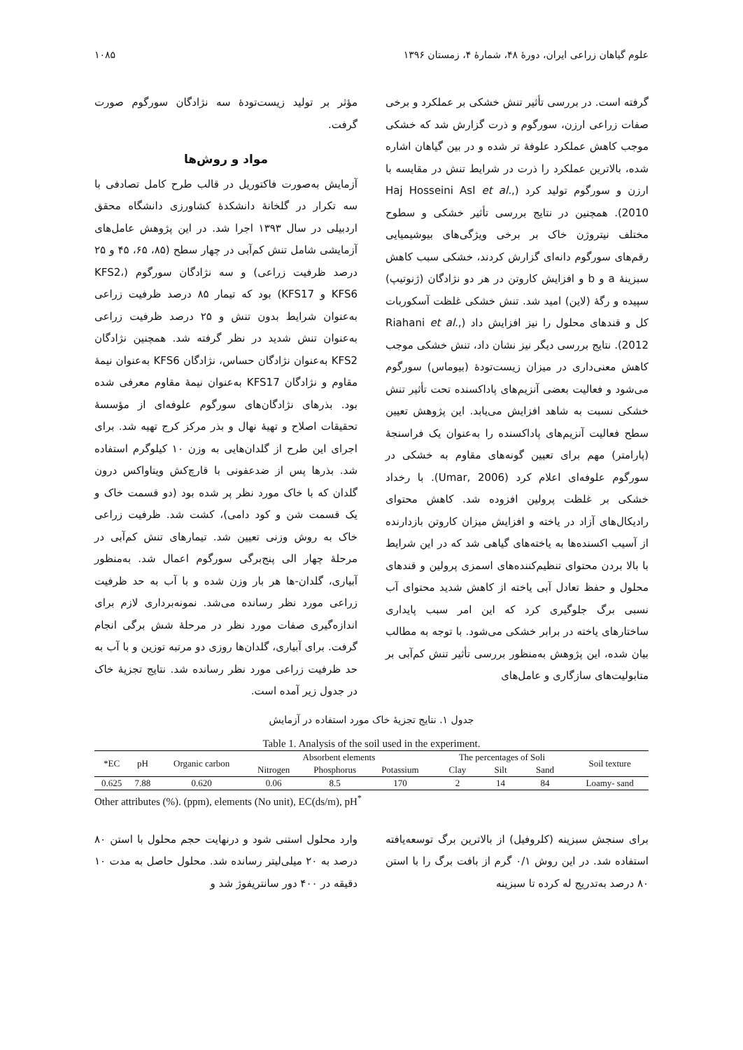علوم گیاهان زراعی ایران، دورهٔ ۴۸، شمارهٔ ۴، زمستان ۱۳۹۶ ۱۰۸۵
گرفته است. در بررسی تأثیر تنش خشکی بر عملکرد و برخی صفات زراعی ارزن، سورگوم و ذرت گزارش شد که خشکی موجب کاهش عملکرد علوفهٔ تر شده و در بین گیاهان اشاره شده، بالاترین عملکرد را ذرت در شرایط تنش در مقایسه با ارزن و سورگوم تولید کرد (Haj Hosseini Asl et al., 2010). همچنین در نتایج بررسی تأثیر خشکی و سطوح مختلف نیتروژن خاک بر برخی ویژگی‌های بیوشیمیایی رقم‌های سورگوم دانه‌ای گزارش کردند، خشکی سبب کاهش سبزینهٔ a و b و افزایش کاروتن در هر دو نژادگان (ژنوتیپ) سپیده و رگهٔ (لاین) امید شد. تنش خشکی غلظت آسکوربات کل و قندهای محلول را نیز افزایش داد (Riahani et al., 2012). نتایج بررسی دیگر نیز نشان داد، تنش خشکی موجب کاهش معنی‌داری در میزان زیست‌تودهٔ (بیوماس) سورگوم می‌شود و فعالیت بعضی آنزیم‌های پاداکسنده تحت تأثیر تنش خشکی نسبت به شاهد افزایش می‌یابد. این پژوهش تعیین سطح فعالیت آنزیم‌های پاداکسنده را به‌عنوان یک فراسنجهٔ (پارامتر) مهم برای تعیین گونه‌های مقاوم به خشکی در سورگوم علوفه‌ای اعلام کرد (Umar, 2006). با رخداد خشکی بر غلظت پرولین افزوده شد. کاهش محتوای رادیکال‌های آزاد در یاخته و افزایش میزان کاروتن بازدارنده از آسیب اکسنده‌ها به یاخته‌های گیاهی شد که در این شرایط با بالا بردن محتوای تنظیم‌کننده‌های اسمزی پرولین و قندهای محلول و حفظ تعادل آبی یاخته از کاهش شدید محتوای آب نسبی برگ جلوگیری کرد که این امر سبب پایداری ساختارهای یاخته در برابر خشکی می‌شود. با توجه به مطالب بیان شده، این پژوهش به‌منظور بررسی تأثیر تنش کم‌آبی بر متابولیت‌های سازگاری و عامل‌های
مؤثر بر تولید زیست‌تودهٔ سه نژادگان سورگوم صورت گرفت.
مواد و روش‌ها
آزمایش به‌صورت فاکتوریل در قالب طرح کامل تصادفی با سه تکرار در گلخانهٔ دانشکدهٔ کشاورزی دانشگاه محقق اردبیلی در سال ۱۳۹۳ اجرا شد. در این پژوهش عامل‌های آزمایشی شامل تنش کم‌آبی در چهار سطح (۸۵، ۶۵، ۴۵ و ۲۵ درصد ظرفیت زراعی) و سه نژادگان سورگوم (KFS2، KFS6 و KFS17) بود که تیمار ۸۵ درصد ظرفیت زراعی به‌عنوان شرایط بدون تنش و ۲۵ درصد ظرفیت زراعی به‌عنوان تنش شدید در نظر گرفته شد. همچنین نژادگان KFS2 به‌عنوان نژادگان حساس، نژادگان KFS6 به‌عنوان نیمهٔ مقاوم و نژادگان KFS17 به‌عنوان نیمهٔ مقاوم معرفی شده بود. بذرهای نژادگان‌های سورگوم علوفه‌ای از مؤسسهٔ تحقیقات اصلاح و تهیهٔ نهال و بذر مرکز کرج تهیه شد. برای اجرای این طرح از گلدان‌هایی به وزن ۱۰ کیلوگرم استفاده شد. بذرها پس از ضدعفونی با قارچ‌کش ویتاواکس درون گلدان که با خاک مورد نظر پر شده بود (دو قسمت خاک و یک قسمت شن و کود دامی)، کشت شد. ظرفیت زراعی خاک به روش وزنی تعیین شد. تیمارهای تنش کم‌آبی در مرحلهٔ چهار الی پنج‌برگی سورگوم اعمال شد. به‌منظور آبیاری، گلدان-ها هر بار وزن شده و با آب به حد ظرفیت زراعی مورد نظر رسانده می‌شد. نمونه‌برداری لازم برای اندازه‌گیری صفات مورد نظر در مرحلهٔ شش برگی انجام گرفت. برای آبیاری، گلدان‌ها روزی دو مرتبه توزین و با آب به حد ظرفیت زراعی مورد نظر رسانده شد. نتایج تجزیهٔ خاک در جدول زیر آمده است.
جدول ۱. نتایج تجزیهٔ خاک مورد استفاده در آزمایش
Table 1. Analysis of the soil used in the experiment.
| *EC | pH | Organic carbon | Absorbent elements | | | | The percentages of Soli | | | Soil texture |
| --- | --- | --- | --- | --- | --- | --- | --- | --- | --- | --- |
| | | | Nitrogen | Phosphorus | Potassium | | Clay | Silt | Sand | |
| 0.625 | 7.88 | 0.620 | 0.06 | 8.5 | 170 | | 2 | 14 | 84 | Loamy- sand |
Other attributes (%). (ppm), elements (No unit), EC(ds/m), pH<sup>*</sup>
برای سنجش سبزینه (کلروفیل) از بالاترین برگ توسعه‌یافته استفاده شد. در این روش ۰/۱ گرم از بافت برگ را با استن ۸۰ درصد به‌تدریج له کرده تا سبزینه
وارد محلول استنی شود و درنهایت حجم محلول با استن ۸۰ درصد به ۲۰ میلی‌لیتر رسانده شد. محلول حاصل به مدت ۱۰ دقیقه در ۴۰۰ دور سانتریفوژ شد و